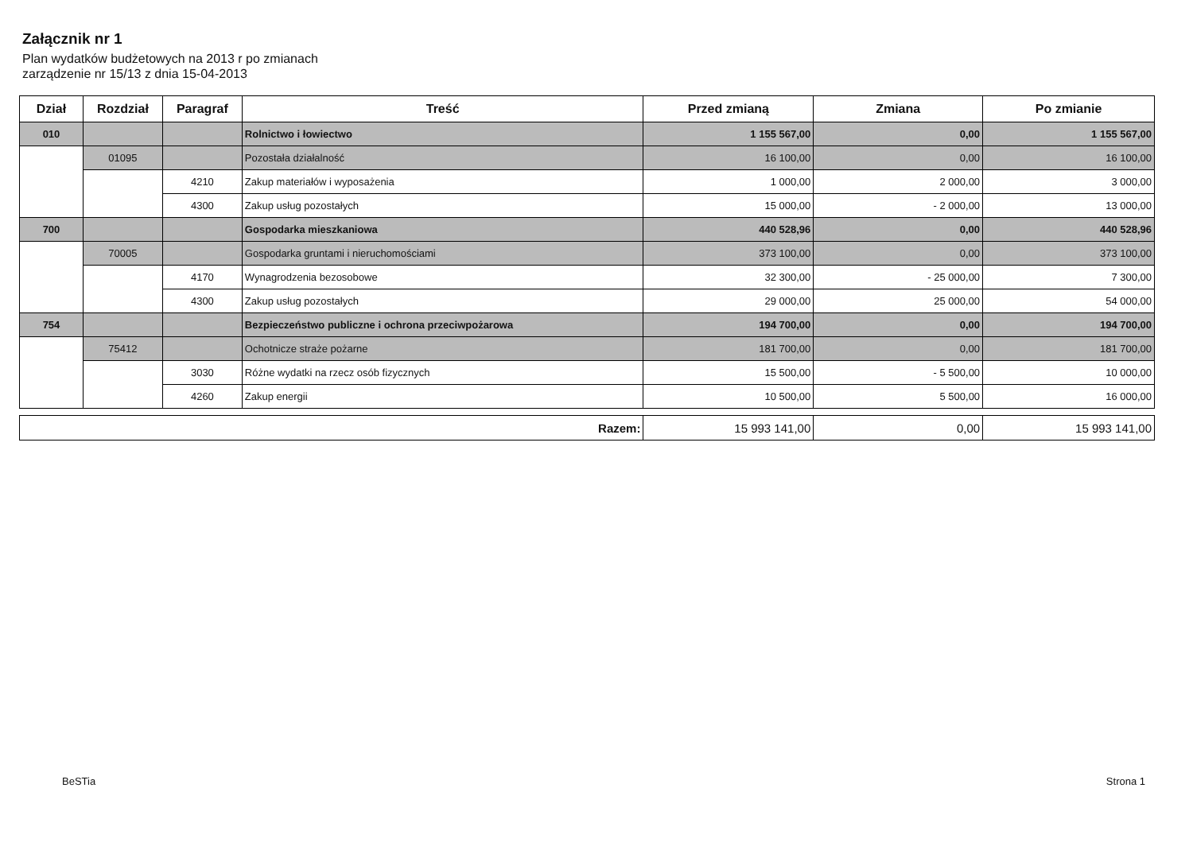Załącznik nr 1
Plan wydatków budżetowych na 2013 r po zmianach
zarządzenie nr 15/13 z dnia 15-04-2013
| Dział | Rozdział | Paragraf | Treść | Przed zmianą | Zmiana | Po zmianie |
| --- | --- | --- | --- | --- | --- | --- |
| 010 | | | Rolnictwo i łowiectwo | 1 155 567,00 | 0,00 | 1 155 567,00 |
| | 01095 | | Pozostała działalność | 16 100,00 | 0,00 | 16 100,00 |
| | | 4210 | Zakup materiałów i wyposażenia | 1 000,00 | 2 000,00 | 3 000,00 |
| | | 4300 | Zakup usług pozostałych | 15 000,00 | - 2 000,00 | 13 000,00 |
| 700 | | | Gospodarka mieszkaniowa | 440 528,96 | 0,00 | 440 528,96 |
| | 70005 | | Gospodarka gruntami i nieruchomościami | 373 100,00 | 0,00 | 373 100,00 |
| | | 4170 | Wynagrodzenia bezosobowe | 32 300,00 | - 25 000,00 | 7 300,00 |
| | | 4300 | Zakup usług pozostałych | 29 000,00 | 25 000,00 | 54 000,00 |
| 754 | | | Bezpieczeństwo publiczne i ochrona przeciwpożarowa | 194 700,00 | 0,00 | 194 700,00 |
| | 75412 | | Ochotnicze straże pożarne | 181 700,00 | 0,00 | 181 700,00 |
| | | 3030 | Różne wydatki na rzecz osób fizycznych | 15 500,00 | - 5 500,00 | 10 000,00 |
| | | 4260 | Zakup energii | 10 500,00 | 5 500,00 | 16 000,00 |
| Razem: | 15 993 141,00 | 0,00 | 15 993 141,00 |
BeSTia Strona 1